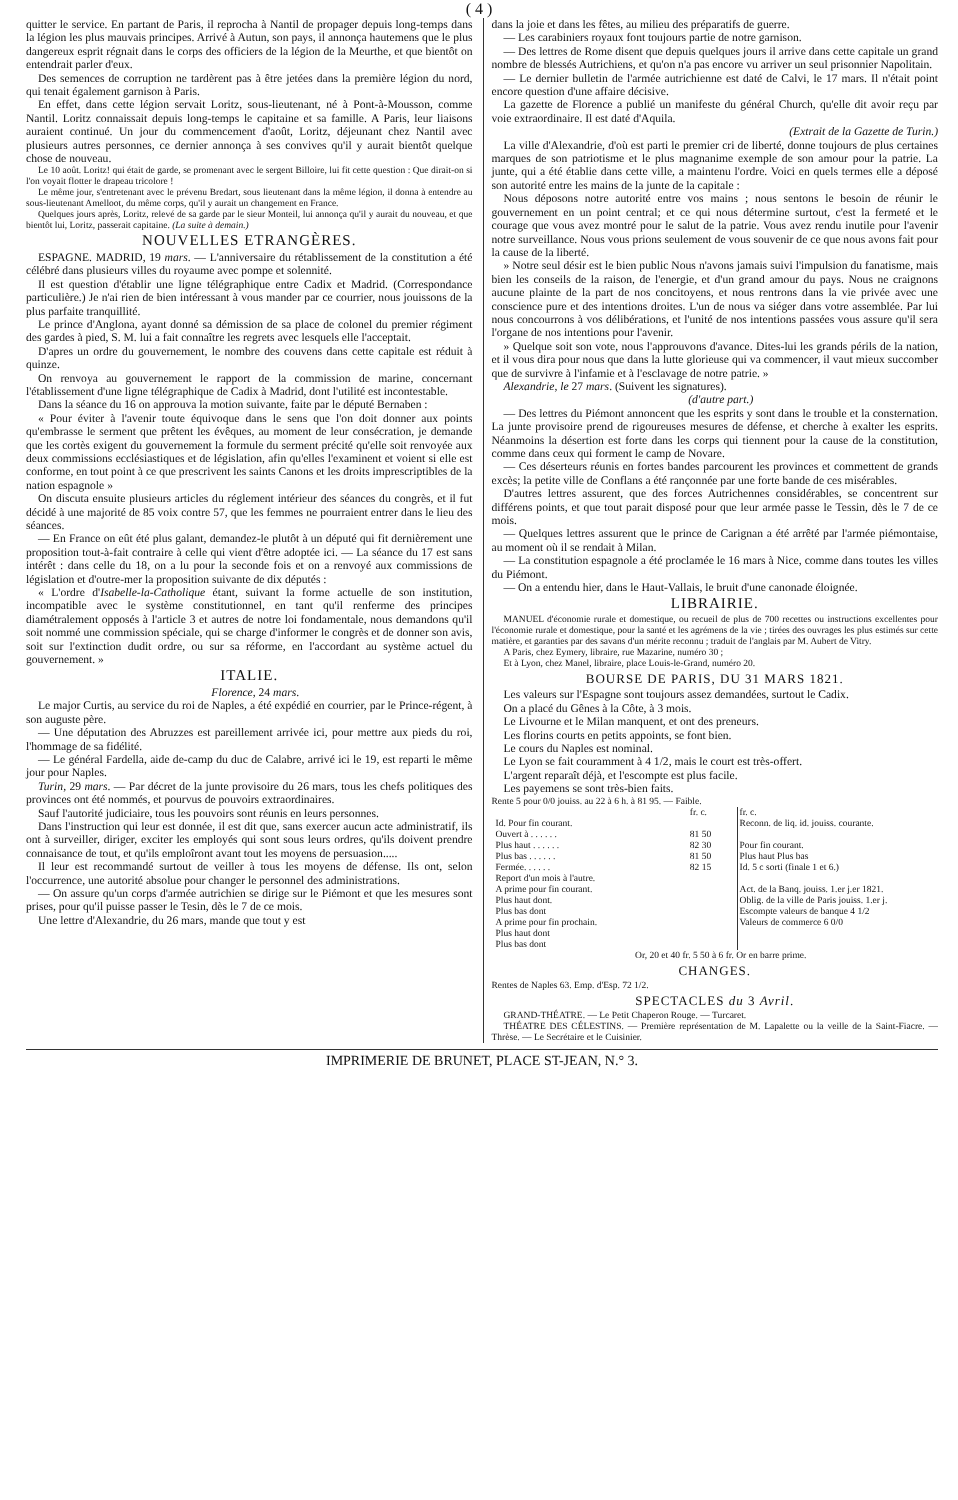( 4 )
quitter le service. En partant de Paris, il reprocha à Nantil de propager depuis long-temps dans la légion les plus mauvais principes. Arrivé à Autun, son pays, il annonça hautemens que le plus dangereux esprit régnait dans le corps des officiers de la légion de la Meurthe, et que bientôt on entendrait parler d'eux.
Des semences de corruption ne tardèrent pas à être jetées dans la première légion du nord, qui tenait également garnison à Paris.
En effet, dans cette légion servait Loritz, sous-lieutenant, né à Pont-à-Mousson, comme Nantil. Loritz connaissait depuis long-temps le capitaine et sa famille. A Paris, leur liaisons auraient continué. Un jour du commencement d'août, Loritz, déjeunant chez Nantil avec plusieurs autres personnes, ce dernier annonça à ses convives qu'il y aurait bientôt quelque chose de nouveau.
Le 10 août. Loritz! qui était de garde, se promenant avec le sergent Billoire, lui fit cette question : Que dirait-on si l'on voyait flotter le drapeau tricolore !
Le même jour, s'entretenant avec le prévenu Bredart, sous lieutenant dans la même légion, il donna à entendre au sous-lieutenant Amelloot, du même corps, qu'il y aurait un changement en France.
Quelques jours après, Loritz, relevé de sa garde par le sieur Monteil, lui annonça qu'il y aurait du nouveau, et que bientôt lui, Loritz, passerait capitaine. (La suite à demain.)
NOUVELLES ETRANGÈRES.
ESPAGNE. MADRID, 19 mars. — L'anniversaire du rétablissement de la constitution a été célébré dans plusieurs villes du royaume avec pompe et solennité.
Il est question d'établir une ligne télégraphique entre Cadix et Madrid. (Correspondance particulière.) Je n'ai rien de bien intéressant à vous mander par ce courrier, nous jouissons de la plus parfaite tranquillité.
Le prince d'Anglona, ayant donné sa démission de sa place de colonel du premier régiment des gardes à pied, S. M. lui a fait connaître les regrets avec lesquels elle l'acceptait.
D'apres un ordre du gouvernement, le nombre des couvens dans cette capitale est réduit à quinze.
On renvoya au gouvernement le rapport de la commission de marine, concernant l'établissement d'une ligne télégraphique de Cadix à Madrid, dont l'utilité est incontestable.
Dans la séance du 16 on approuva la motion suivante, faite par le député Bernaben :
« Pour éviter à l'avenir toute équivoque dans le sens que l'on doit donner aux points qu'embrasse le serment que prêtent les évêques, au moment de leur consécration, je demande que les cortès exigent du gouvernement la formule du serment précité qu'elle soit renvoyée aux deux commissions ecclésiastiques et de législation, afin qu'elles l'examinent et voient si elle est conforme, en tout point à ce que prescrivent les saints Canons et les droits imprescriptibles de la nation espagnole »
On discuta ensuite plusieurs articles du réglement intérieur des séances du congrès, et il fut décidé à une majorité de 85 voix contre 57, que les femmes ne pourraient entrer dans le lieu des séances.
— En France on eût été plus galant, demandez-le plutôt à un député qui fit dernièrement une proposition tout-à-fait contraire à celle qui vient d'être adoptée ici. — La séance du 17 est sans intérêt : dans celle du 18, on a lu pour la seconde fois et on a renvoyé aux commissions de législation et d'outre-mer la proposition suivante de dix députés :
« L'ordre d'Isabelle-la-Catholique étant, suivant la forme actuelle de son institution, incompatible avec le système constitutionnel, en tant qu'il renferme des principes diamétralement opposés à l'article 3 et autres de notre loi fondamentale, nous demandons qu'il soit nommé une commission spéciale, qui se charge d'informer le congrès et de donner son avis, soit sur l'extinction dudit ordre, ou sur sa réforme, en l'accordant au système actuel du gouvernement. »
ITALIE.
Florence, 24 mars.
Le major Curtis, au service du roi de Naples, a été expédié en courrier, par le Prince-régent, à son auguste père.
— Une députation des Abruzzes est pareillement arrivée ici, pour mettre aux pieds du roi, l'hommage de sa fidélité.
— Le général Fardella, aide de-camp du duc de Calabre, arrivé ici le 19, est reparti le même jour pour Naples.
Turin, 29 mars. — Par décret de la junte provisoire du 26 mars, tous les chefs politiques des provinces ont été nommés, et pourvus de pouvoirs extraordinaires.
Sauf l'autorité judiciaire, tous les pouvoirs sont réunis en leurs personnes.
Dans l'instruction qui leur est donnée, il est dit que, sans exercer aucun acte administratif, ils ont à surveiller, diriger, exciter les employés qui sont sous leurs ordres, qu'ils doivent prendre connaisance de tout, et qu'ils emploîront avant tout les moyens de persuasion.....
Il leur est recommandé surtout de veiller à tous les moyens de défense. Ils ont, selon l'occurrence, une autorité absolue pour changer le personnel des administrations.
— On assure qu'un corps d'armée autrichien se dirige sur le Piémont et que les mesures sont prises, pour qu'il puisse passer le Tesin, dès le 7 de ce mois.
Une lettre d'Alexandrie, du 26 mars, mande que tout y est
dans la joie et dans les fêtes, au milieu des préparatifs de guerre.
— Les carabiniers royaux font toujours partie de notre garnison.
— Des lettres de Rome disent que depuis quelques jours il arrive dans cette capitale un grand nombre de blessés Autrichiens, et qu'on n'a pas encore vu arriver un seul prisonnier Napolitain.
— Le dernier bulletin de l'armée autrichienne est daté de Calvi, le 17 mars. Il n'était point encore question d'une affaire décisive.
La gazette de Florence a publié un manifeste du général Church, qu'elle dit avoir reçu par voie extraordinaire. Il est daté d'Aquila.
(Extrait de la Gazette de Turin.)
La ville d'Alexandrie, d'où est parti le premier cri de liberté, donne toujours de plus certaines marques de son patriotisme et le plus magnanime exemple de son amour pour la patrie. La junte, qui a été établie dans cette ville, a maintenu l'ordre. Voici en quels termes elle a déposé son autorité entre les mains de la junte de la capitale :
Nous déposons notre autorité entre vos mains ; nous sentons le besoin de réunir le gouvernement en un point central; et ce qui nous détermine surtout, c'est la fermeté et le courage que vous avez montré pour le salut de la patrie. Vous avez rendu inutile pour l'avenir notre surveillance. Nous vous prions seulement de vous souvenir de ce que nous avons fait pour la cause de la liberté.
» Notre seul désir est le bien public Nous n'avons jamais suivi l'impulsion du fanatisme, mais bien les conseils de la raison, de l'energie, et d'un grand amour du pays. Nous ne craignons aucune plainte de la part de nos concitoyens, et nous rentrons dans la vie privée avec une conscience pure et des intentions droites. L'un de nous va siéger dans votre assemblée. Par lui nous concourrons à vos délibérations, et l'unité de nos intentions passées vous assure qu'il sera l'organe de nos intentions pour l'avenir.
» Quelque soit son vote, nous l'approuvons d'avance. Dites-lui les grands périls de la nation, et il vous dira pour nous que dans la lutte glorieuse qui va commencer, il vaut mieux succomber que de survivre à l'infamie et à l'esclavage de notre patrie. »
Alexandrie, le 27 mars. (Suivent les signatures).
(d'autre part.)
— Des lettres du Piémont annoncent que les esprits y sont dans le trouble et la consternation. La junte provisoire prend de rigoureuses mesures de défense, et cherche à exalter les esprits. Néanmoins la désertion est forte dans les corps qui tiennent pour la cause de la constitution, comme dans ceux qui forment le camp de Novare.
— Ces déserteurs réunis en fortes bandes parcourent les provinces et commettent de grands excès; la petite ville de Conflans a été rançonnée par une forte bande de ces misérables.
D'autres lettres assurent, que des forces Autrichennes considérables, se concentrent sur différens points, et que tout parait disposé pour que leur armée passe le Tessin, dès le 7 de ce mois.
— Quelques lettres assurent que le prince de Carignan a été arrêté par l'armée piémontaise, au moment où il se rendait à Milan.
— La constitution espagnole a été proclamée le 16 mars à Nice, comme dans toutes les villes du Piémont.
— On a entendu hier, dans le Haut-Vallais, le bruit d'une canonade éloignée.
LIBRAIRIE.
MANUEL d'économie rurale et domestique, ou recueil de plus de 700 recettes ou instructions excellentes pour l'économie rurale et domestique, pour la santé et les agrémens de la vie ; tirées des ouvrages les plus estimés sur cette matière, et garanties par des savans d'un mérite reconnu ; traduit de l'anglais par M. Aubert de Vitry.
A Paris, chez Eymery, libraire, rue Mazarine, numéro 30 ;
Et à Lyon, chez Manel, libraire, place Louis-le-Grand, numéro 20.
BOURSE DE PARIS, DU 31 MARS 1821.
Les valeurs sur l'Espagne sont toujours assez demandées, surtout le Cadix.
On a placé du Gênes à la Côte, à 3 mois.
Le Livourne et le Milan manquent, et ont des preneurs.
Les florins courts en petits appoints, se font bien.
Le cours du Naples est nominal.
Le Lyon se fait couramment à 4 1/2, mais le court est très-offert.
L'argent reparaît déjà, et l'escompte est plus facile.
Les payemens se sont très-bien faits.
Rente 5 pour 0/0 jouiss. au 22 à 6 h. à 81 95. — Faible.
| / / fr. c. / / Id. Pour fin courant. / / / Ouvert à . . . . . . / 81 50 / / Plus haut . . . . . . / 82 30 / / Plus bas . . . . . . / 81 50 / / Fermée. . . . . . / 82 15 / / Report d'un mois à l'autre. / / / A prime pour fin courant. Plus haut dont. Plus bas dont A prime pour fin prochain. Plus haut dont Plus bas dont / / | fr. c. Reconn. de liq. id. jouiss. courante. Pour fin courant. Plus haut Plus bas Id. 5 c sorti (finale 1 et 6.) Act. de la Banq. jouiss. 1.er j.er 1821. Oblig. de la ville de Paris jouiss. 1.er j. Escompte valeurs de banque 4 1/2 Valeurs de commerce 6 0/0 |
Or, 20 et 40 fr. 5 50 à 6 fr. Or en barre prime.
CHANGES.
Rentes de Naples 63. Emp. d'Esp. 72 1/2.
SPECTACLES du 3 Avril.
GRAND-THÉATRE. — Le Petit Chaperon Rouge. — Turcaret.
THÉATRE DES CÉLESTINS. — Première représentation de M. Lapalette ou la veille de la Saint-Fiacre. — Thrèse. — Le Secrétaire et le Cuisinier.
IMPRIMERIE DE BRUNET, PLACE ST-JEAN, N.° 3.